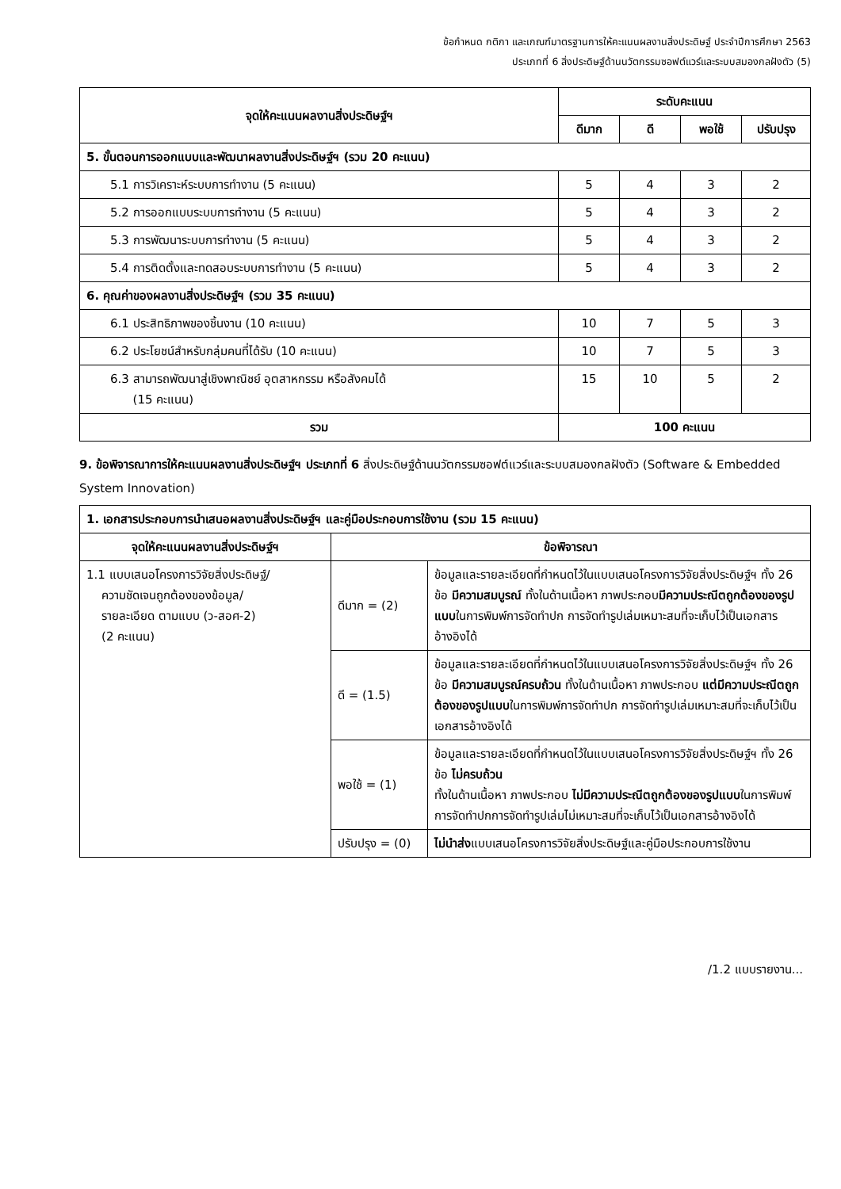ข้อกำหนด กติกา และเกณฑ์มาตรฐานการให้คะแนนผลงานสิ่งประดิษฐ์ ประจำปีการศึกษา 2563
ประเภทที่ 6 สิ่งประดิษฐ์ด้านนวัตกรรมซอฟต์แวร์และระบบสมองกลฝังตัว (5)
| จุดให้คะแนนผลงานสิ่งประดิษฐ์ฯ | ระดับคะแนน | | | |
| --- | --- | --- | --- | --- |
| | ดีมาก | ดี | พอใช้ | ปรับปรุง |
| 5. ขั้นตอนการออกแบบและพัฒนาผลงานสิ่งประดิษฐ์ฯ (รวม 20 คะแนน) | | | | |
| 5.1 การวิเคราะห์ระบบการทำงาน (5 คะแนน) | 5 | 4 | 3 | 2 |
| 5.2 การออกแบบระบบการทำงาน (5 คะแนน) | 5 | 4 | 3 | 2 |
| 5.3 การพัฒนาระบบการทำงาน (5 คะแนน) | 5 | 4 | 3 | 2 |
| 5.4 การติดตั้งและทดสอบระบบการทำงาน (5 คะแนน) | 5 | 4 | 3 | 2 |
| 6. คุณค่าของผลงานสิ่งประดิษฐ์ฯ (รวม 35 คะแนน) | | | | |
| 6.1 ประสิทธิภาพของชิ้นงาน (10 คะแนน) | 10 | 7 | 5 | 3 |
| 6.2 ประโยชน์สำหรับกลุ่มคนที่ได้รับ (10 คะแนน) | 10 | 7 | 5 | 3 |
| 6.3 สามารถพัฒนาสู่เชิงพาณิชย์ อุตสาหกรรม หรือสังคมได้ (15 คะแนน) | 15 | 10 | 5 | 2 |
| รวม | 100 คะแนน | | | |
9. ข้อพิจารณาการให้คะแนนผลงานสิ่งประดิษฐ์ฯ ประเภทที่ 6 สิ่งประดิษฐ์ด้านนวัตกรรมซอฟต์แวร์และระบบสมองกลฝังตัว (Software & Embedded System Innovation)
| 1. เอกสารประกอบการนำเสนอผลงานสิ่งประดิษฐ์ฯ และคู่มือประกอบการใช้งาน (รวม 15 คะแนน) | | |
| จุดให้คะแนนผลงานสิ่งประดิษฐ์ฯ | ข้อพิจารณา | |
| 1.1 แบบเสนอโครงการวิจัยสิ่งประดิษฐ์/ ความชัดเจนถูกต้องของข้อมูล/ รายละเอียด ตามแบบ (ว-สอศ-2) (2 คะแนน) | ดีมาก = (2) | ข้อมูลและรายละเอียดที่กำหนดไว้ในแบบเสนอโครงการวิจัยสิ่งประดิษฐ์ฯ ทั้ง 26 ข้อ มีความสมบูรณ์ ทั้งในด้านเนื้อหา ภาพประกอบ มีความประณีตถูกต้องของรูปแบบ ในการพิมพ์การจัดทำปก การจัดทำรูปเล่มเหมาะสมที่จะเก็บไว้เป็นเอกสารอ้างอิงได้ |
| | ดี = (1.5) | ข้อมูลและรายละเอียดที่กำหนดไว้ในแบบเสนอโครงการวิจัยสิ่งประดิษฐ์ฯ ทั้ง 26 ข้อ มีความสมบูรณ์ครบถ้วน ทั้งในด้านเนื้อหา ภาพประกอบ แต่มีความประณีตถูกต้องของรูปแบบ ในการพิมพ์การจัดทำปก การจัดทำรูปเล่มเหมาะสมที่จะเก็บไว้เป็นเอกสารอ้างอิงได้ |
| | พอใช้ = (1) | ข้อมูลและรายละเอียดที่กำหนดไว้ในแบบเสนอโครงการวิจัยสิ่งประดิษฐ์ฯ ทั้ง 26 ข้อ ไม่ครบถ้วน ทั้งในด้านเนื้อหา ภาพประกอบ ไม่มีความประณีตถูกต้องของรูปแบบ ในการพิมพ์ การจัดทำปกการจัดทำรูปเล่มไม่เหมาะสมที่จะเก็บไว้เป็นเอกสารอ้างอิงได้ |
| | ปรับปรุง = (0) | ไม่นำส่ง แบบเสนอโครงการวิจัยสิ่งประดิษฐ์และคู่มือประกอบการใช้งาน |
/1.2 แบบรายงาน...